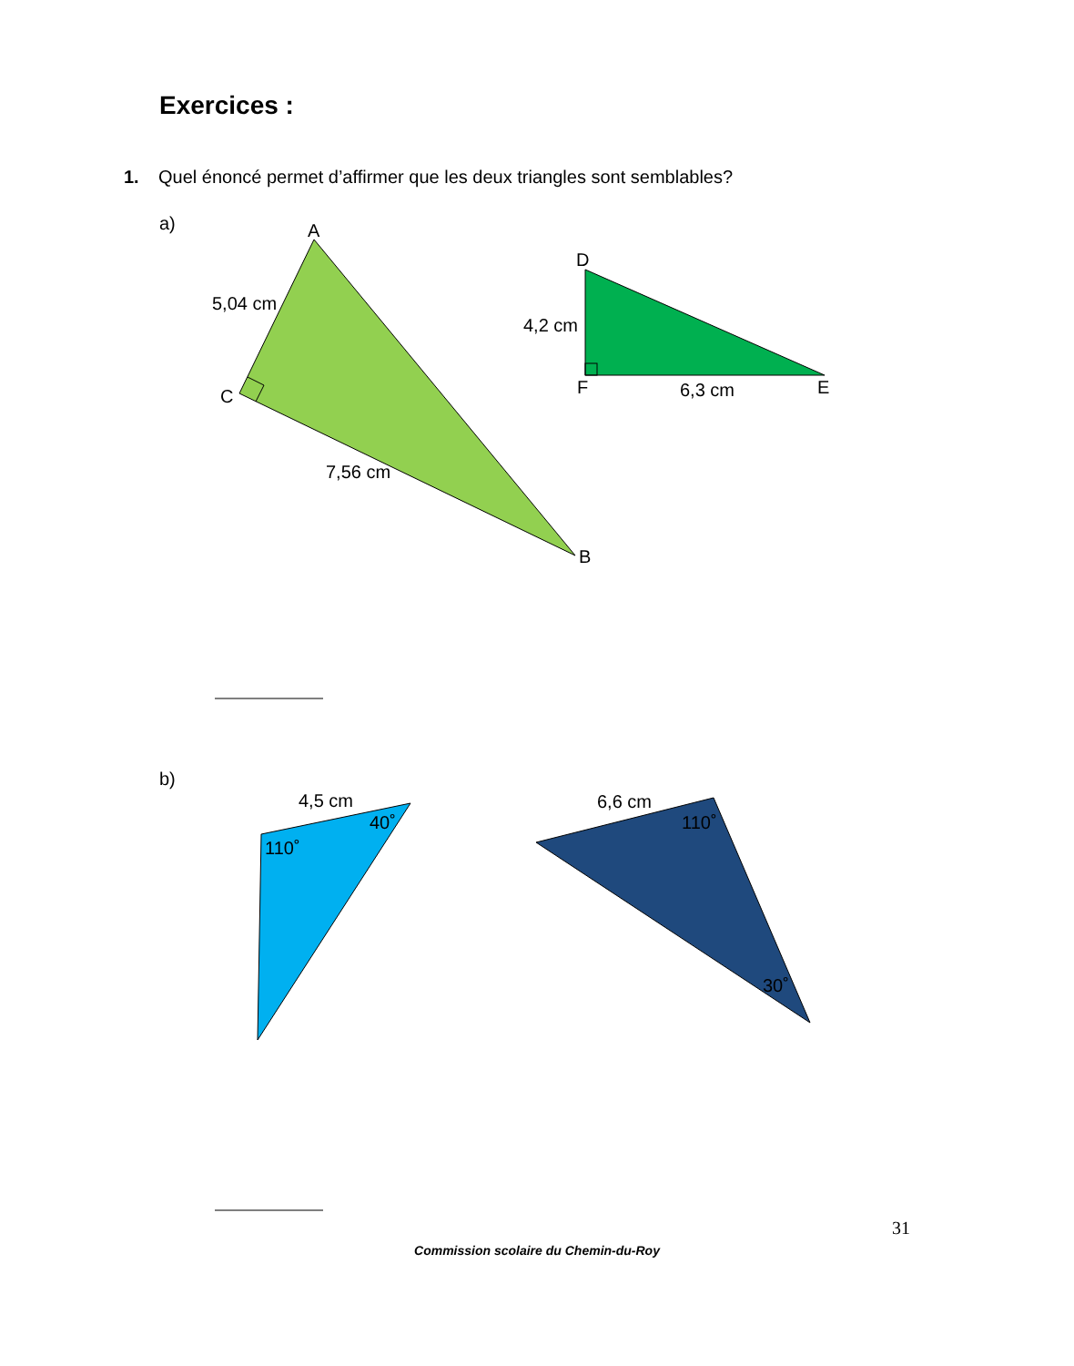Exercices :
1. Quel énoncé permet d’affirmer que les deux triangles sont semblables?
a)
A
C
B
5,04 cm
7,56 cm
D
F
E
4,2 cm
6,3 cm
b)
4,5 cm
40˚
110˚
6,6 cm
110˚
30˚
31
Commission scolaire du Chemin-du-Roy